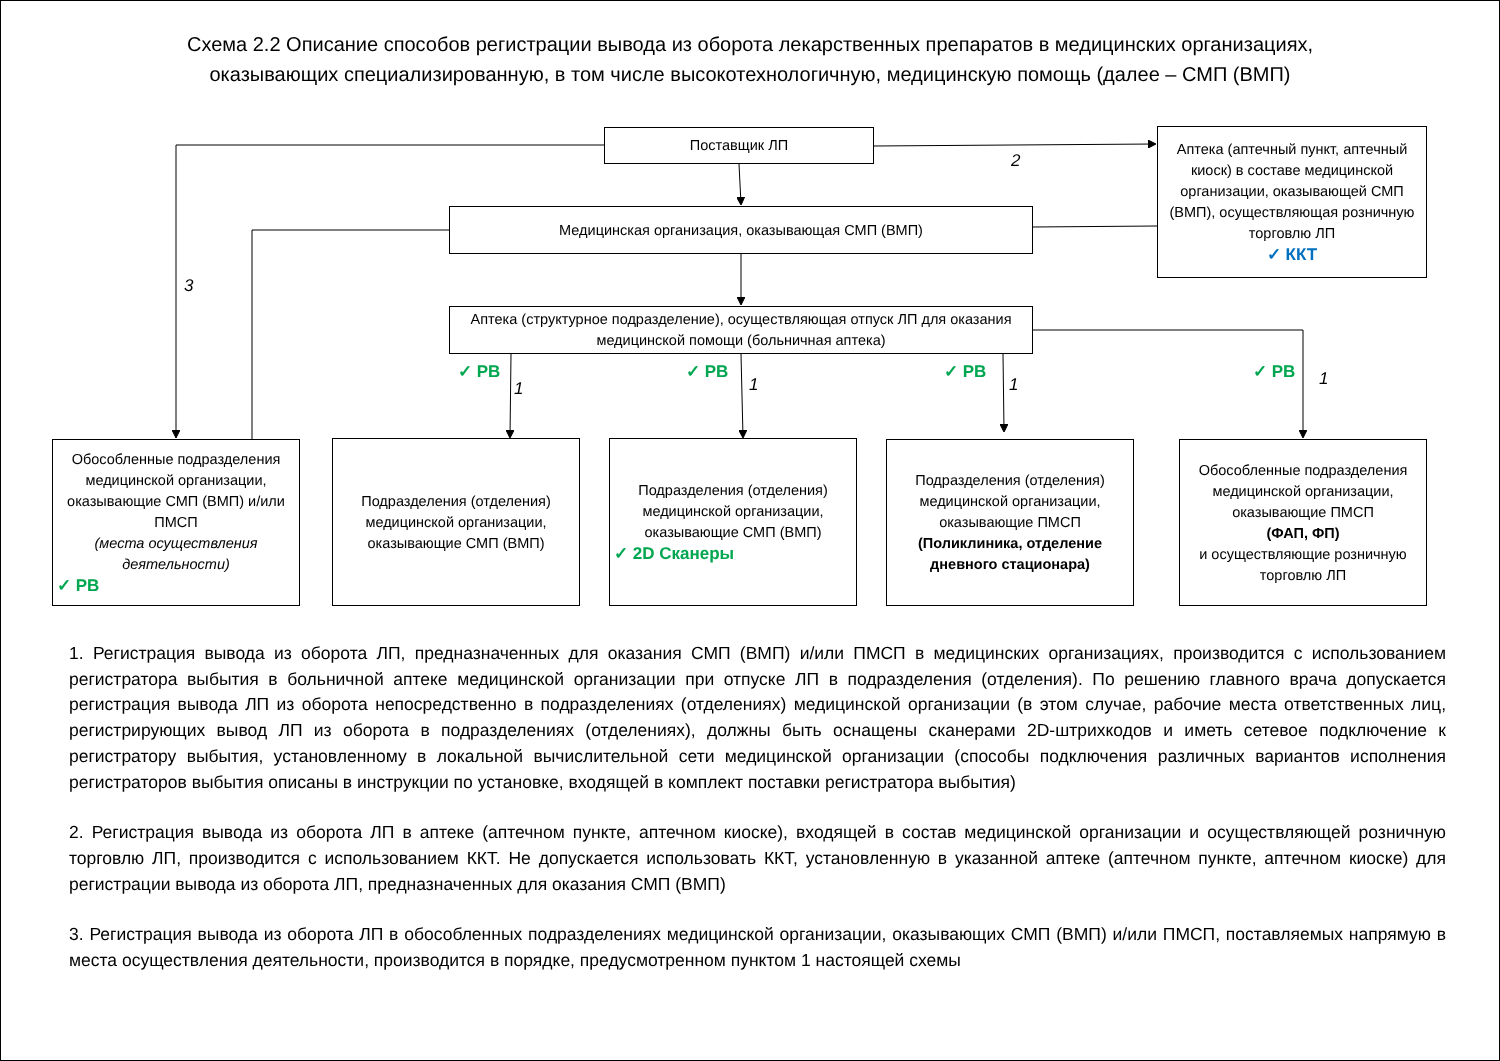Схема 2.2 Описание способов регистрации вывода из оборота лекарственных препаратов в медицинских организациях,
оказывающих специализированную, в том числе высокотехнологичную, медицинскую помощь (далее – СМП (ВМП)
Поставщик ЛП
Аптека (аптечный пункт, аптечный киоск) в составе медицинской организации, оказывающей СМП (ВМП), осуществляющая розничную торговлю ЛП
✓ ККТ
Медицинская организация, оказывающая СМП (ВМП)
Аптека (структурное подразделение), осуществляющая отпуск ЛП для оказания медицинской помощи (больничная аптека)
2
3
✓ РВ
1
✓ РВ
1
✓ РВ
1
✓ РВ 1
Обособленные подразделения медицинской организации, оказывающие СМП (ВМП) и/или ПМСП
(места осуществления деятельности)
✓ РВ
Подразделения (отделения) медицинской организации, оказывающие СМП (ВМП)
Подразделения (отделения) медицинской организации, оказывающие СМП (ВМП)
✓ 2D Сканеры
Подразделения (отделения) медицинской организации, оказывающие ПМСП
(Поликлиника, отделение дневного стационара)
Обособленные подразделения медицинской организации, оказывающие ПМСП
(ФАП, ФП)
и осуществляющие розничную торговлю ЛП
1. Регистрация вывода из оборота ЛП, предназначенных для оказания СМП (ВМП) и/или ПМСП в медицинских организациях, производится с использованием регистратора выбытия в больничной аптеке медицинской организации при отпуске ЛП в подразделения (отделения). По решению главного врача допускается регистрация вывода ЛП из оборота непосредственно в подразделениях (отделениях) медицинской организации (в этом случае, рабочие места ответственных лиц, регистрирующих вывод ЛП из оборота в подразделениях (отделениях), должны быть оснащены сканерами 2D-штрихкодов и иметь сетевое подключение к регистратору выбытия, установленному в локальной вычислительной сети медицинской организации (способы подключения различных вариантов исполнения регистраторов выбытия описаны в инструкции по установке, входящей в комплект поставки регистратора выбытия)
2. Регистрация вывода из оборота ЛП в аптеке (аптечном пункте, аптечном киоске), входящей в состав медицинской организации и осуществляющей розничную торговлю ЛП, производится с использованием ККТ. Не допускается использовать ККТ, установленную в указанной аптеке (аптечном пункте, аптечном киоске) для регистрации вывода из оборота ЛП, предназначенных для оказания СМП (ВМП)
3. Регистрация вывода из оборота ЛП в обособленных подразделениях медицинской организации, оказывающих СМП (ВМП) и/или ПМСП, поставляемых напрямую в места осуществления деятельности, производится в порядке, предусмотренном пунктом 1 настоящей схемы